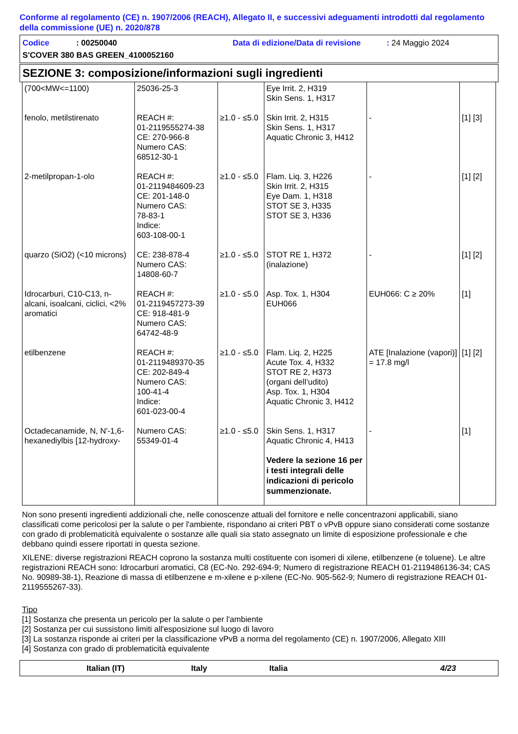Conforme al regolamento (CE) n. 1907/2006 (REACH), Allegato II, e successivi adeguamenti introdotti dal regolamento della commissione (UE) n. 2020/878
Codice: 00250040 Data di edizione/Data di revisione: 24 Maggio 2024
S'COVER 380 BAS GREEN_4100052160
SEZIONE 3: composizione/informazioni sugli ingredienti
| (700<MW<=1100) | 25036-25-3 | | Eye Irrit. 2, H319 Skin Sens. 1, H317 | | |
| fenolo, metilstirenato | REACH #: 01-2119555274-38 CE: 270-966-8 Numero CAS: 68512-30-1 | ≥1.0 - ≤5.0 | Skin Irrit. 2, H315 Skin Sens. 1, H317 Aquatic Chronic 3, H412 | - | [1] [3] |
| 2-metilpropan-1-olo | REACH #: 01-2119484609-23 CE: 201-148-0 Numero CAS: 78-83-1 Indice: 603-108-00-1 | ≥1.0 - ≤5.0 | Flam. Liq. 3, H226 Skin Irrit. 2, H315 Eye Dam. 1, H318 STOT SE 3, H335 STOT SE 3, H336 | - | [1] [2] |
| quarzo (SiO2) (<10 microns) | CE: 238-878-4 Numero CAS: 14808-60-7 | ≥1.0 - ≤5.0 | STOT RE 1, H372 (inalazione) | - | [1] [2] |
| Idrocarburi, C10-C13, n-alcani, isoalcani, ciclici, <2% aromatici | REACH #: 01-2119457273-39 CE: 918-481-9 Numero CAS: 64742-48-9 | ≥1.0 - ≤5.0 | Asp. Tox. 1, H304 EUH066 | EUH066: C ≥ 20% | [1] |
| etilbenzene | REACH #: 01-2119489370-35 CE: 202-849-4 Numero CAS: 100-41-4 Indice: 601-023-00-4 | ≥1.0 - ≤5.0 | Flam. Liq. 2, H225 Acute Tox. 4, H332 STOT RE 2, H373 (organi dell’udito) Asp. Tox. 1, H304 Aquatic Chronic 3, H412 | ATE [Inalazione (vapori)] = 17.8 mg/l | [1] [2] |
| Octadecanamide, N, N'-1,6-hexanediylbis [12-hydroxy- | Numero CAS: 55349-01-4 | ≥1.0 - ≤5.0 | Skin Sens. 1, H317 Aquatic Chronic 4, H413 Vedere la sezione 16 per i testi integrali delle indicazioni di pericolo summenzionate. | - | [1] |
Non sono presenti ingredienti addizionali che, nelle conoscenze attuali del fornitore e nelle concentrazoni applicabili, siano classificati come pericolosi per la salute o per l'ambiente, rispondano ai criteri PBT o vPvB oppure siano considerati come sostanze con grado di problematicità equivalente o sostanze alle quali sia stato assegnato un limite di esposizione professionale e che debbano quindi essere riportati in questa sezione.
XILENE: diverse registrazioni REACH coprono la sostanza multi costituente con isomeri di xilene, etilbenzene (e toluene). Le altre registrazioni REACH sono: Idrocarburi aromatici, C8 (EC-No. 292-694-9; Numero di registrazione REACH 01-2119486136-34; CAS No. 90989-38-1), Reazione di massa di etilbenzene e m-xilene e p-xilene (EC-No. 905-562-9; Numero di registrazione REACH 01-2119555267-33).
Tipo
[1] Sostanza che presenta un pericolo per la salute o per l'ambiente
[2] Sostanza per cui sussistono limiti all'esposizione sul luogo di lavoro
[3] La sostanza risponde ai criteri per la classificazione vPvB a norma del regolamento (CE) n. 1907/2006, Allegato XIII
[4] Sostanza con grado di problematicità equivalente
Italian (IT) Italy Italia 4/23